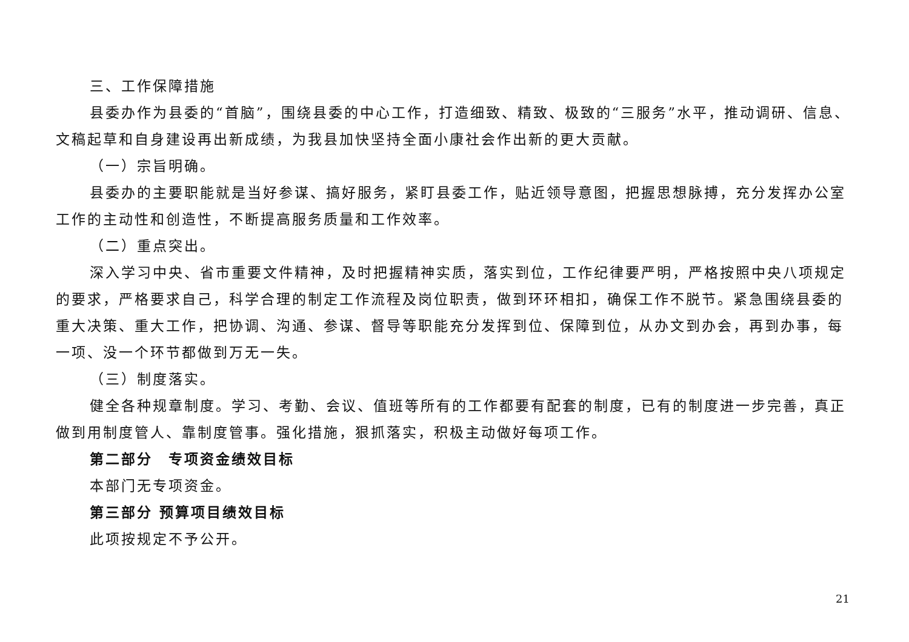三、工作保障措施
县委办作为县委的“首脑”，围绕县委的中心工作，打造细致、精致、极致的“三服务”水平，推动调研、信息、文稿起草和自身建设再出新成绩，为我县加快坚持全面小康社会作出新的更大贡献。
（一）宗旨明确。
县委办的主要职能就是当好参谋、搞好服务，紧盯县委工作，贴近领导意图，把握思想脉搏，充分发挥办公室工作的主动性和创造性，不断提高服务质量和工作效率。
（二）重点突出。
深入学习中央、省市重要文件精神，及时把握精神实质，落实到位，工作纪律要严明，严格按照中央八项规定的要求，严格要求自己，科学合理的制定工作流程及岗位职责，做到环环相扣，确保工作不脱节。紧急围绕县委的重大决策、重大工作，把协调、沟通、参谋、督导等职能充分发挥到位、保障到位，从办文到办会，再到办事，每一项、没一个环节都做到万无一失。
（三）制度落实。
健全各种规章制度。学习、考勤、会议、值班等所有的工作都要有配套的制度，已有的制度进一步完善，真正做到用制度管人、靠制度管事。强化措施，狠抓落实，积极主动做好每项工作。
第二部分　专项资金绩效目标
本部门无专项资金。
第三部分 预算项目绩效目标
此项按规定不予公开。
21